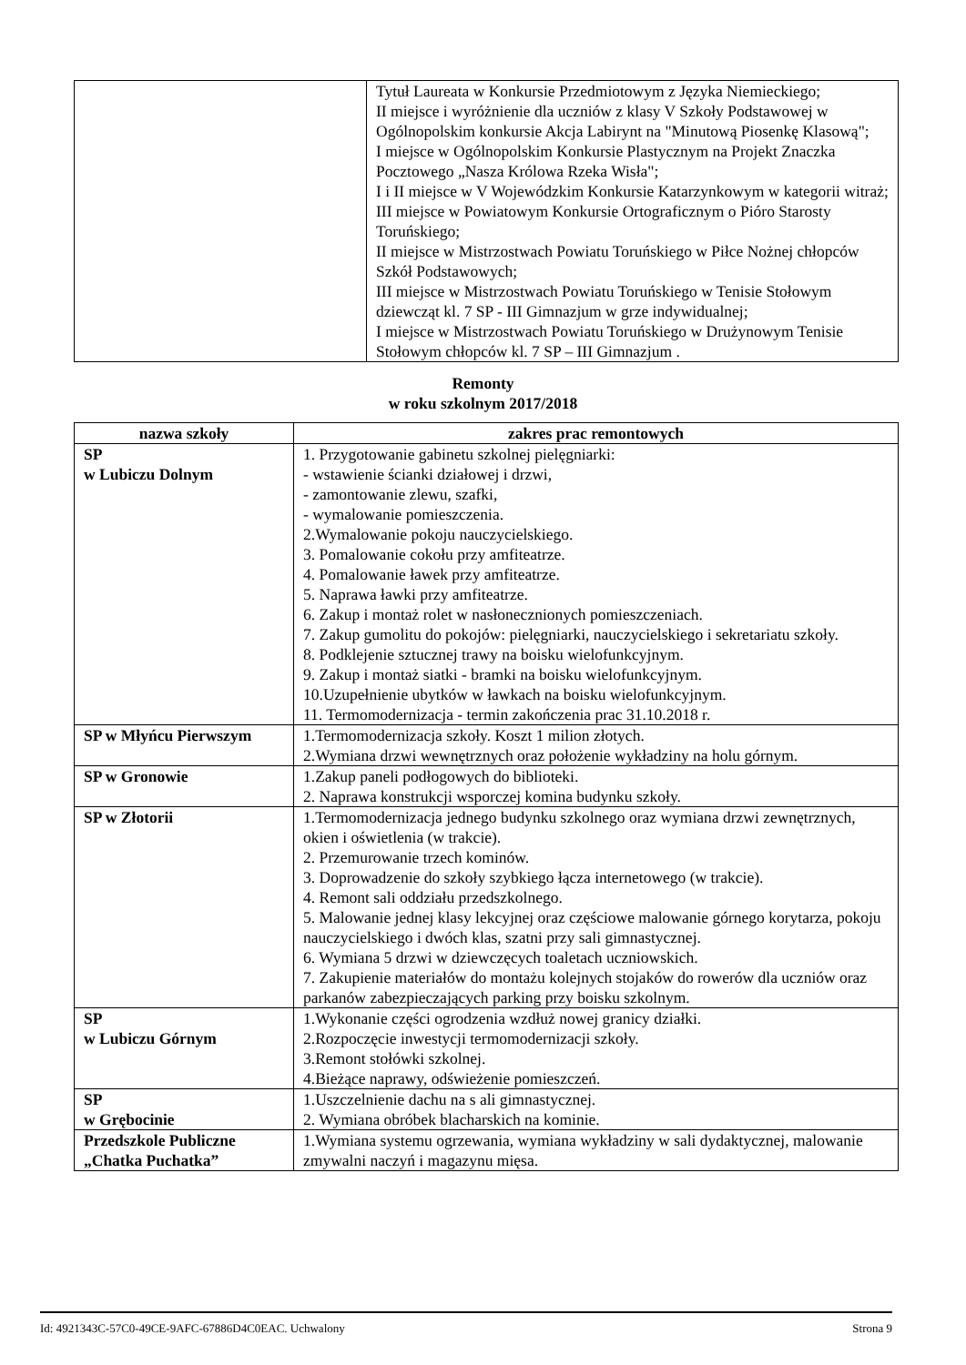| | Tytuł Laureata w Konkursie Przedmiotowym z Języka Niemieckiego; II miejsce i wyróżnienie dla uczniów z klasy V Szkoły Podstawowej w Ogólnopolskim konkursie Akcja Labirynt na "Minutową Piosenkę Klasową"; I miejsce w Ogólnopolskim Konkursie Plastycznym na Projekt Znaczka Pocztowego „Nasza Królowa Rzeka Wisła"; I i II miejsce w V Wojewódzkim Konkursie Katarzynkowym w kategorii witraż; III miejsce w Powiatowym Konkursie Ortograficznym o Pióro Starosty Toruńskiego; II miejsce w Mistrzostwach Powiatu Toruńskiego w Piłce Nożnej chłopców Szkół Podstawowych; III miejsce w Mistrzostwach Powiatu Toruńskiego w Tenisie Stołowym dziewcząt kl. 7 SP - III Gimnazjum w grze indywidualnej; I miejsce w Mistrzostwach Powiatu Toruńskiego w Drużynowym Tenisie Stołowym chłopców kl. 7 SP – III Gimnazjum . |
Remonty
w roku szkolnym 2017/2018
| nazwa szkoły | zakres prac remontowych |
| --- | --- |
| SP w Lubiczu Dolnym | 1. Przygotowanie gabinetu szkolnej pielęgniarki: - wstawienie ścianki działowej i drzwi, - zamontowanie zlewu, szafki, - wymalowanie pomieszczenia. 2.Wymalowanie pokoju nauczycielskiego. 3. Pomalowanie cokołu przy amfiteatrze. 4. Pomalowanie ławek przy amfiteatrze. 5. Naprawa ławki przy amfiteatrze. 6. Zakup i montaż rolet w nasłonecznionych pomieszczeniach. 7. Zakup gumolitu do pokojów: pielęgniarki, nauczycielskiego i sekretariatu szkoły. 8. Podklejenie sztucznej trawy na boisku wielofunkcyjnym. 9. Zakup i montaż siatki - bramki na boisku wielofunkcyjnym. 10.Uzupełnienie ubytków w ławkach na boisku wielofunkcyjnym. 11. Termomodernizacja - termin zakończenia prac 31.10.2018 r. |
| SP w Młyńcu Pierwszym | 1.Termomodernizacja szkoły. Koszt 1 milion złotych. 2.Wymiana drzwi wewnętrznych oraz położenie wykładziny na holu górnym. |
| SP w Gronowie | 1.Zakup paneli podłogowych do biblioteki. 2. Naprawa konstrukcji wsporczej komina budynku szkoły. |
| SP w Złotorii | 1.Termomodernizacja jednego budynku szkolnego oraz wymiana drzwi zewnętrznych, okien i oświetlenia (w trakcie). 2. Przemurowanie trzech kominów. 3. Doprowadzenie do szkoły szybkiego łącza internetowego (w trakcie). 4. Remont sali oddziału przedszkolnego. 5. Malowanie jednej klasy lekcyjnej oraz częściowe malowanie górnego korytarza, pokoju nauczycielskiego i dwóch klas, szatni przy sali gimnastycznej. 6. Wymiana 5 drzwi w dziewczęcych toaletach uczniowskich. 7. Zakupienie materiałów do montażu kolejnych stojaków do rowerów dla uczniów oraz parkanów zabezpieczających parking przy boisku szkolnym. |
| SP w Lubiczu Górnym | 1.Wykonanie części ogrodzenia wzdłuż nowej granicy działki. 2.Rozpoczęcie inwestycji termomodernizacji szkoły. 3.Remont stołówki szkolnej. 4.Bieżące naprawy, odświeżenie pomieszczeń. |
| SP w Grębocinie | 1.Uszczelnienie dachu na s ali gimnastycznej. 2. Wymiana obróbek blacharskich na kominie. |
| Przedszkole Publiczne „Chatka Puchatka” | 1.Wymiana systemu ogrzewania, wymiana wykładziny w sali dydaktycznej, malowanie zmywalni naczyń i magazynu mięsa. |
Id: 4921343C-57C0-49CE-9AFC-67886D4C0EAC. Uchwalony Strona 9